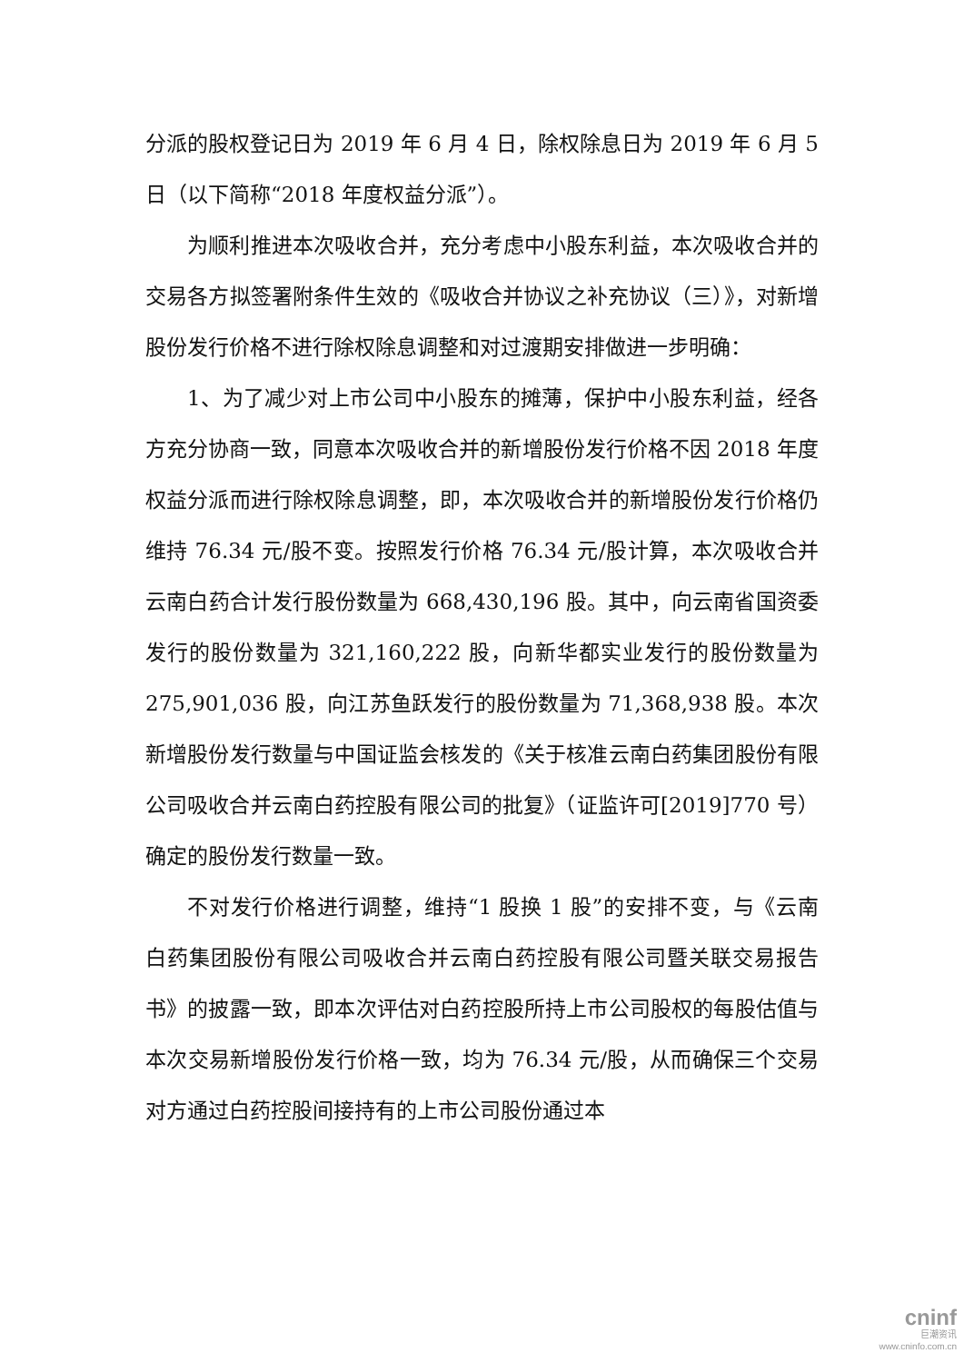分派的股权登记日为 2019 年 6 月 4 日，除权除息日为 2019 年 6 月 5 日（以下简称“2018 年度权益分派”）。
为顺利推进本次吸收合并，充分考虑中小股东利益，本次吸收合并的交易各方拟签署附条件生效的《吸收合并协议之补充协议（三）》，对新增股份发行价格不进行除权除息调整和对过渡期安排做进一步明确：
1、为了减少对上市公司中小股东的摊薄，保护中小股东利益，经各方充分协商一致，同意本次吸收合并的新增股份发行价格不因 2018 年度权益分派而进行除权除息调整，即，本次吸收合并的新增股份发行价格仍维持 76.34 元/股不变。按照发行价格 76.34 元/股计算，本次吸收合并云南白药合计发行股份数量为 668,430,196 股。其中，向云南省国资委发行的股份数量为 321,160,222 股，向新华都实业发行的股份数量为 275,901,036 股，向江苏鱼跃发行的股份数量为 71,368,938 股。本次新增股份发行数量与中国证监会核发的《关于核准云南白药集团股份有限公司吸收合并云南白药控股有限公司的批复》（证监许可[2019]770 号）确定的股份发行数量一致。
不对发行价格进行调整，维持“1 股换 1 股”的安排不变，与《云南白药集团股份有限公司吸收合并云南白药控股有限公司暨关联交易报告书》的披露一致，即本次评估对白药控股所持上市公司股权的每股估值与本次交易新增股份发行价格一致，均为 76.34 元/股，从而确保三个交易对方通过白药控股间接持有的上市公司股份通过本
cninf
巨潮资讯
www.cninfo.com.cn